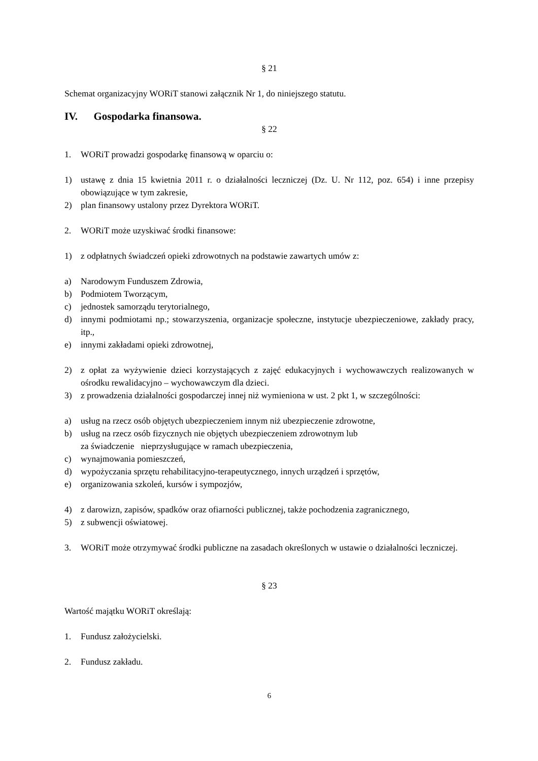§ 21
Schemat organizacyjny WORiT stanowi załącznik Nr 1, do niniejszego statutu.
IV. Gospodarka finansowa.
§ 22
1. WORiT prowadzi gospodarkę finansową w oparciu o:
1) ustawę z dnia 15 kwietnia 2011 r. o działalności leczniczej (Dz. U. Nr 112, poz. 654) i inne przepisy obowiązujące w tym zakresie,
2) plan finansowy ustalony przez Dyrektora WORiT.
2. WORiT może uzyskiwać środki finansowe:
1) z odpłatnych świadczeń opieki zdrowotnych na podstawie zawartych umów z:
a) Narodowym Funduszem Zdrowia,
b) Podmiotem Tworzącym,
c) jednostek samorządu terytorialnego,
d) innymi podmiotami np.; stowarzyszenia, organizacje społeczne, instytucje ubezpieczeniowe, zakłady pracy, itp.,
e) innymi zakładami opieki zdrowotnej,
2) z opłat za wyżywienie dzieci korzystających z zajęć edukacyjnych i wychowawczych realizowanych w ośrodku rewalidacyjno – wychowawczym dla dzieci.
3) z prowadzenia działalności gospodarczej innej niż wymieniona w ust. 2 pkt 1, w szczególności:
a) usług na rzecz osób objętych ubezpieczeniem innym niż ubezpieczenie zdrowotne,
b) usług na rzecz osób fizycznych nie objętych ubezpieczeniem zdrowotnym lub
za świadczenie nieprzysługujące w ramach ubezpieczenia,
c) wynajmowania pomieszczeń,
d) wypożyczania sprzętu rehabilitacyjno-terapeutycznego, innych urządzeń i sprzętów,
e) organizowania szkoleń, kursów i sympozjów,
4) z darowizn, zapisów, spadków oraz ofiarności publicznej, także pochodzenia zagranicznego,
5) z subwencji oświatowej.
3. WORiT może otrzymywać środki publiczne na zasadach określonych w ustawie o działalności leczniczej.
§ 23
Wartość majątku WORiT określają:
1. Fundusz założycielski.
2. Fundusz zakładu.
6